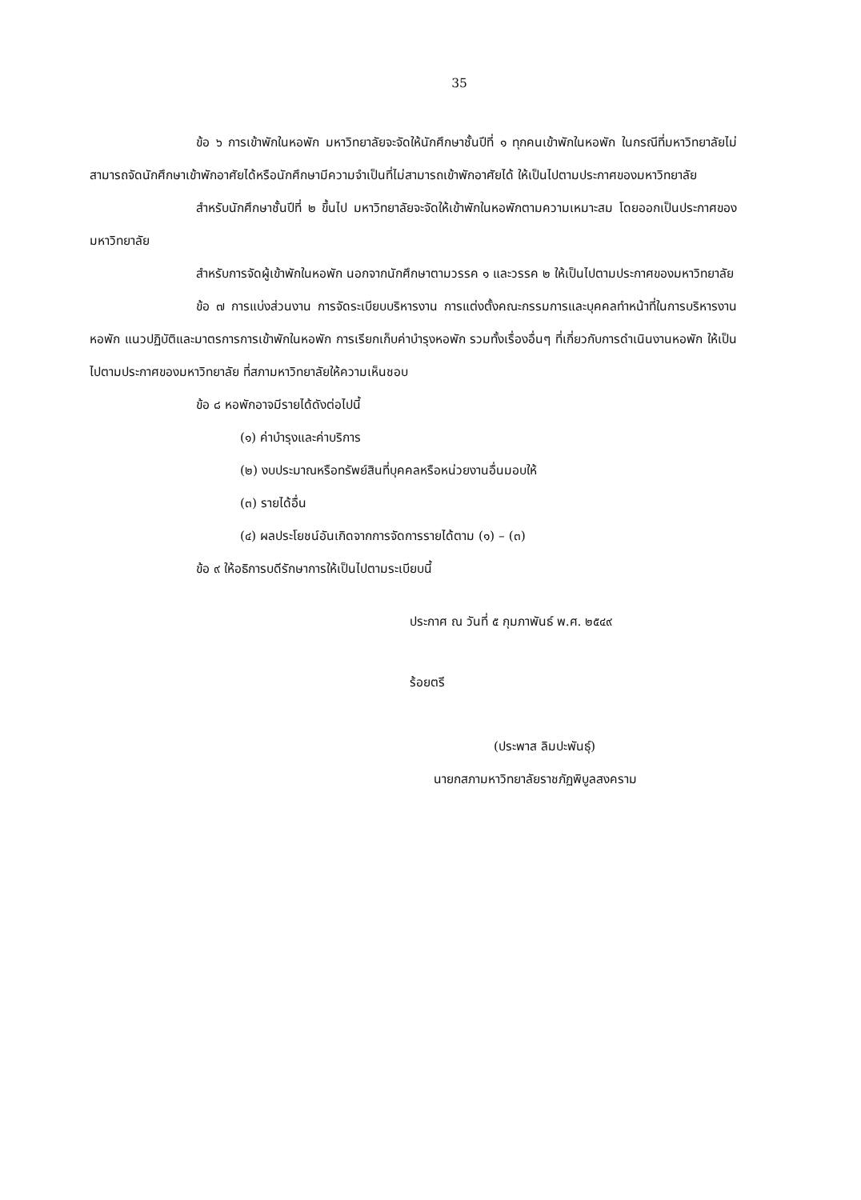35
ข้อ ๖ การเข้าพักในหอพัก มหาวิทยาลัยจะจัดให้นักศึกษาชั้นปีที่ ๑ ทุกคนเข้าพักในหอพัก ในกรณีที่มหาวิทยาลัยไม่สามารถจัดนักศึกษาเข้าพักอาศัยได้หรือนักศึกษามีความจำเป็นที่ไม่สามารถเข้าพักอาศัยได้ ให้เป็นไปตามประกาศของมหาวิทยาลัย
สำหรับนักศึกษาชั้นปีที่ ๒ ขึ้นไป มหาวิทยาลัยจะจัดให้เข้าพักในหอพักตามความเหมาะสม โดยออกเป็นประกาศของมหาวิทยาลัย
สำหรับการจัดผู้เข้าพักในหอพัก นอกจากนักศึกษาตามวรรค ๑ และวรรค ๒ ให้เป็นไปตามประกาศของมหาวิทยาลัย
ข้อ ๗ การแบ่งส่วนงาน การจัดระเบียบบริหารงาน การแต่งตั้งคณะกรรมการและบุคคลทำหน้าที่ในการบริหารงานหอพัก แนวปฏิบัติและมาตรการการเข้าพักในหอพัก การเรียกเก็บค่าบำรุงหอพัก รวมทั้งเรื่องอื่นๆ ที่เกี่ยวกับการดำเนินงานหอพัก ให้เป็นไปตามประกาศของมหาวิทยาลัย ที่สภามหาวิทยาลัยให้ความเห็นชอบ
ข้อ ๘ หอพักอาจมีรายได้ดังต่อไปนี้
(๑) ค่าบำรุงและค่าบริการ
(๒) งบประมาณหรือทรัพย์สินที่บุคคลหรือหน่วยงานอื่นมอบให้
(๓) รายได้อื่น
(๔) ผลประโยชน์อันเกิดจากการจัดการรายได้ตาม (๑) – (๓)
ข้อ ๙ ให้อธิการบดีรักษาการให้เป็นไปตามระเบียบนี้
ประกาศ ณ วันที่ ๕ กุมภาพันธ์ พ.ศ. ๒๕๔๙
ร้อยตรี
(ประพาส ลิมปะพันธุ์)
นายกสภามหาวิทยาลัยราชภัฏพิบูลสงคราม